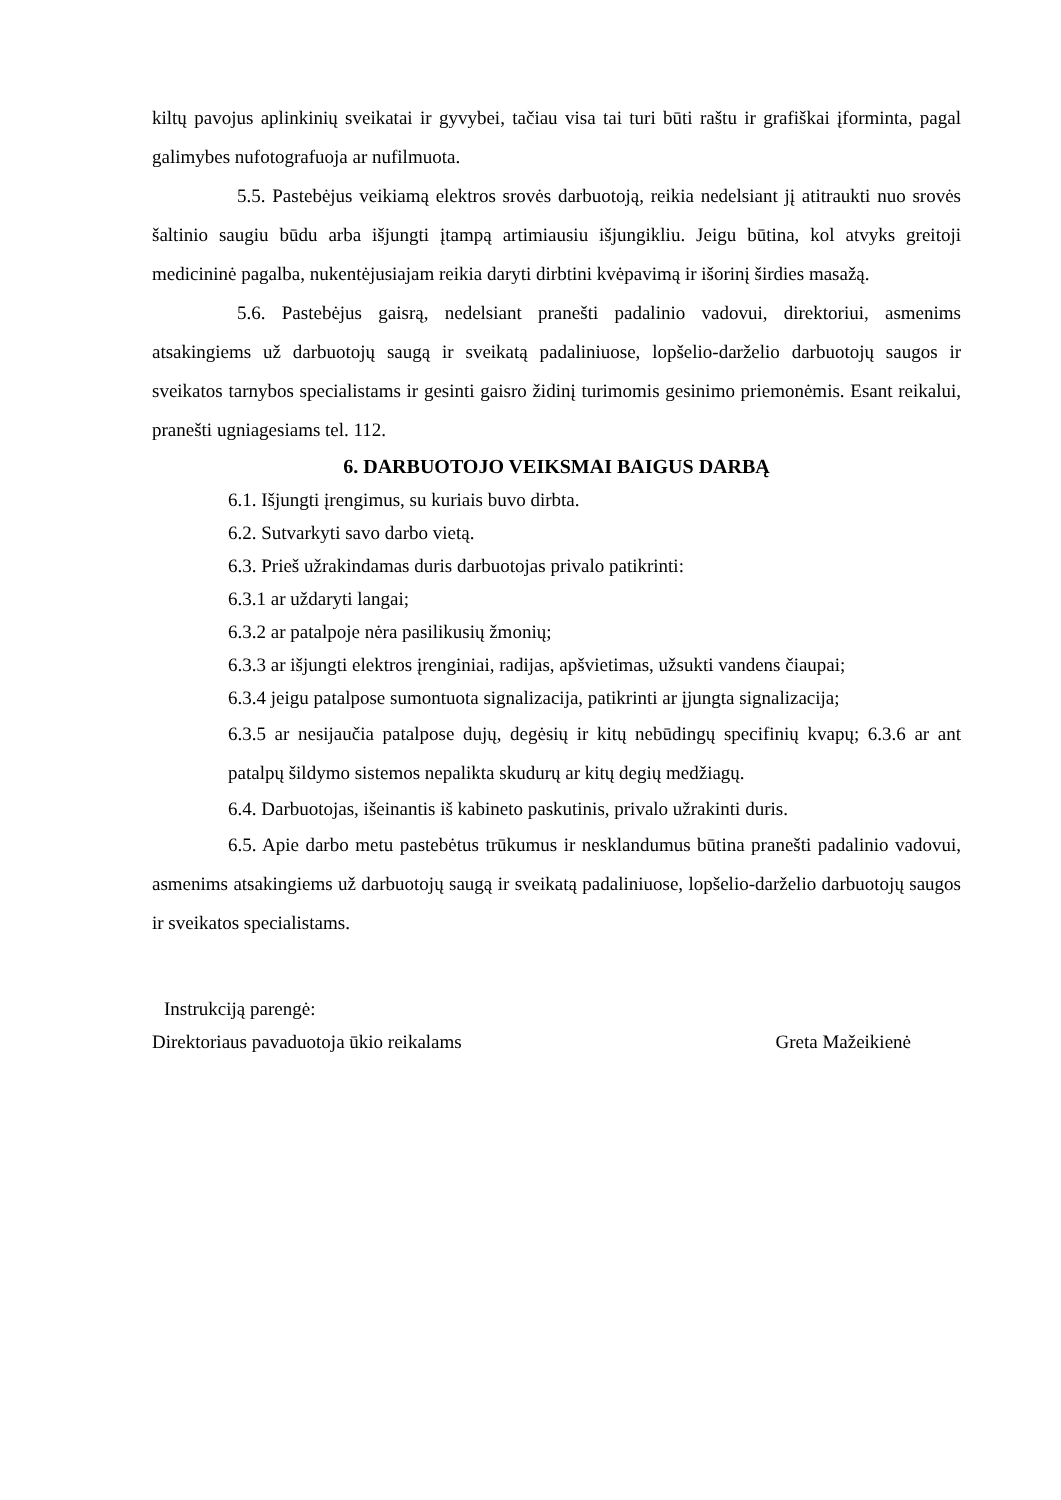kiltų pavojus aplinkinių sveikatai ir gyvybei, tačiau visa tai turi būti raštu ir grafiškai įforminta, pagal galimybes nufotografuoja ar nufilmuota.
5.5. Pastebėjus veikiamą elektros srovės darbuotoją, reikia nedelsiant jį atitraukti nuo srovės šaltinio saugiu būdu arba išjungti įtampą artimiausiu išjungikliu. Jeigu būtina, kol atvyks greitoji medicininė pagalba, nukentėjusiajam reikia daryti dirbtini kvėpavimą ir išorinį širdies masažą.
5.6. Pastebėjus gaisrą, nedelsiant pranešti padalinio vadovui, direktoriui, asmenims atsakingiems už darbuotojų saugą ir sveikatą padaliniuose, lopšelio-darželio darbuotojų saugos ir sveikatos tarnybos specialistams ir gesinti gaisro židinį turimomis gesinimo priemonėmis. Esant reikalui, pranešti ugniagesiams tel. 112.
6. DARBUOTOJO VEIKSMAI BAIGUS DARBĄ
6.1. Išjungti įrengimus, su kuriais buvo dirbta.
6.2. Sutvarkyti savo darbo vietą.
6.3. Prieš užrakindamas duris darbuotojas privalo patikrinti:
6.3.1 ar uždaryti langai;
6.3.2 ar patalpoje nėra pasilikusių žmonių;
6.3.3 ar išjungti elektros įrenginiai, radijas, apšvietimas, užsukti vandens čiaupai;
6.3.4 jeigu patalpose sumontuota signalizacija, patikrinti ar įjungta signalizacija;
6.3.5 ar nesijaučia patalpose dujų, degėsių ir kitų nebūdingų specifinių kvapų; 6.3.6 ar ant patalpų šildymo sistemos nepalikta skudurų ar kitų degių medžiagų.
6.4. Darbuotojas, išeinantis iš kabineto paskutinis, privalo užrakinti duris.
6.5. Apie darbo metu pastebėtus trūkumus ir nesklandumus būtina pranešti padalinio vadovui, asmenims atsakingiems už darbuotojų saugą ir sveikatą padaliniuose, lopšelio-darželio darbuotojų saugos ir sveikatos specialistams.
Instrukciją parengė:
Direktoriaus pavaduotoja ūkio reikalams Greta Mažeikienė